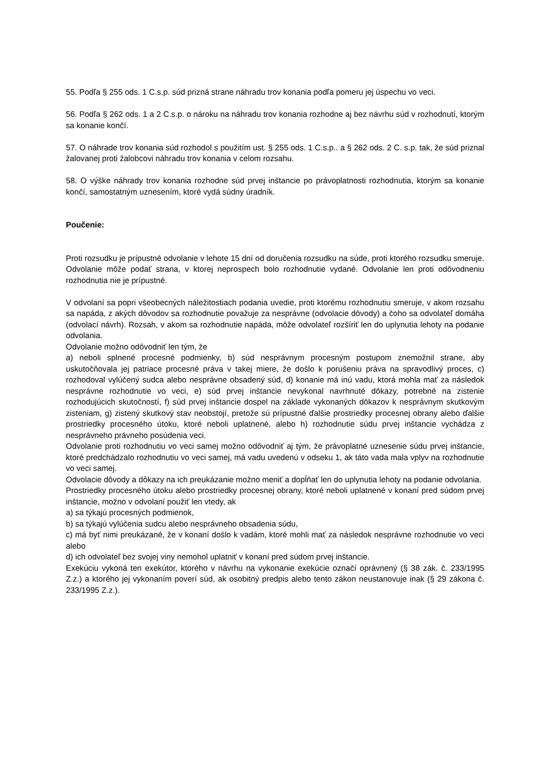55. Podľa § 255 ods. 1 C.s.p. súd prizná strane náhradu trov konania podľa pomeru jej úspechu vo veci.
56. Podľa § 262 ods. 1 a 2 C.s.p. o nároku na náhradu trov konania rozhodne aj bez návrhu súd v rozhodnutí, ktorým sa konanie končí.
57. O náhrade trov konania súd rozhodol s použitím ust. § 255 ods. 1 C.s.p.. a § 262 ods. 2 C. s.p. tak, že súd priznal žalovanej proti žalobcovi náhradu trov konania v celom rozsahu.
58. O výške náhrady trov konania rozhodne súd prvej inštancie po právoplatnosti rozhodnutia, ktorým sa konanie končí, samostatným uznesením, ktoré vydá súdny úradník.
Poučenie:
Proti rozsudku je prípustné odvolanie v lehote 15 dní od doručenia rozsudku na súde, proti ktorého rozsudku smeruje. Odvolanie môže podať strana, v ktorej neprospech bolo rozhodnutie vydané. Odvolanie len proti odôvodneniu rozhodnutia nie je prípustné.
V odvolaní sa popri všeobecných náležitostiach podania uvedie, proti ktorému rozhodnutiu smeruje, v akom rozsahu sa napáda, z akých dôvodov sa rozhodnutie považuje za nesprávne (odvolacie dôvody) a čoho sa odvolateľ domáha (odvolací návrh). Rozsah, v akom sa rozhodnutie napáda, môže odvolateľ rozšíriť len do uplynutia lehoty na podanie odvolania.
Odvolanie možno odôvodniť len tým, že
a) neboli splnené procesné podmienky, b) súd nesprávnym procesným postupom znemožnil strane, aby uskutočňovala jej patriace procesné práva v takej miere, že došlo k porušeniu práva na spravodlivý proces, c) rozhodoval vylúčený sudca alebo nesprávne obsadený súd, d) konanie má inú vadu, ktorá mohla mať za následok nesprávne rozhodnutie vo veci, e) súd prvej inštancie nevykonal navrhnuté dôkazy, potrebné na zistenie rozhodujúcich skutočností, f) súd prvej inštancie dospel na základe vykonaných dôkazov k nesprávnym skutkovým zisteniam, g) zistený skutkový stav neobstojí, pretože sú prípustné ďalšie prostriedky procesnej obrany alebo ďalšie prostriedky procesného útoku, ktoré neboli uplatnené, alebo h) rozhodnutie súdu prvej inštancie vychádza z nesprávneho právneho posúdenia veci.
Odvolanie proti rozhodnutiu vo veci samej možno odôvodniť aj tým, že právoplatné uznesenie súdu prvej inštancie, ktoré predchádzalo rozhodnutiu vo veci samej, má vadu uvedenú v odseku 1, ak táto vada mala vplyv na rozhodnutie vo veci samej.
Odvolacie dôvody a dôkazy na ich preukázanie možno meniť a dopĺňať len do uplynutia lehoty na podanie odvolania.
Prostriedky procesného útoku alebo prostriedky procesnej obrany, ktoré neboli uplatnené v konaní pred súdom prvej inštancie, možno v odvolaní použiť len vtedy, ak
a) sa týkajú procesných podmienok,
b) sa týkajú vylúčenia sudcu alebo nesprávneho obsadenia súdu,
c) má byť nimi preukázané, že v konaní došlo k vadám, ktoré mohli mať za následok nesprávne rozhodnutie vo veci alebo
d) ich odvolateľ bez svojej viny nemohol uplatniť v konaní pred súdom prvej inštancie.
Exekúciu vykoná ten exekútor, ktorého v návrhu na vykonanie exekúcie označí oprávnený (§ 38 zák. č. 233/1995 Z.z.) a ktorého jej vykonaním poverí súd, ak osobitný predpis alebo tento zákon neustanovuje inak (§ 29 zákona č. 233/1995 Z.z.).